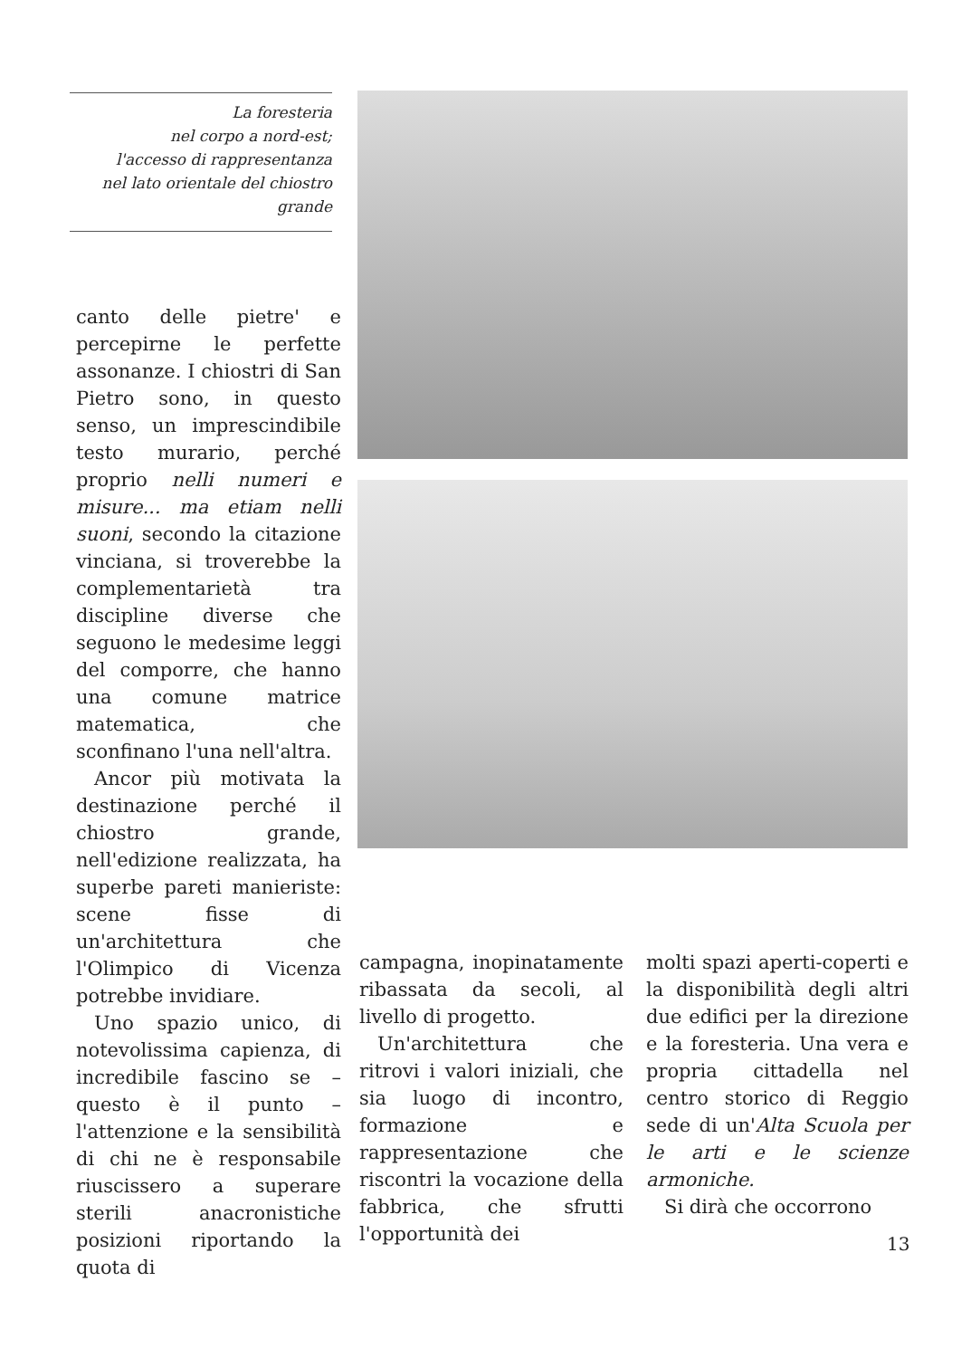La foresteria
nel corpo a nord-est;
l'accesso di rappresentanza
nel lato orientale del chiostro
grande
canto delle pietre' e percepirne le perfette assonanze. I chiostri di San Pietro sono, in questo senso, un imprescindibile testo murario, perché proprio nelli numeri e misure... ma etiam nelli suoni, secondo la citazione vinciana, si troverebbe la complementarietà tra discipline diverse che seguono le medesime leggi del comporre, che hanno una comune matrice matematica, che sconfinano l'una nell'altra.
Ancor più motivata la destinazione perché il chiostro grande, nell'edizione realizzata, ha superbe pareti manieriste: scene fisse di un'architettura che l'Olimpico di Vicenza potrebbe invidiare.
Uno spazio unico, di notevolissima capienza, di incredibile fascino se – questo è il punto – l'attenzione e la sensibilità di chi ne è responsabile riuscissero a superare sterili anacronistiche posizioni riportando la quota di
campagna, inopinatamente ribassata da secoli, al livello di progetto.
Un'architettura che ritrovi i valori iniziali, che sia luogo di incontro, formazione e rappresentazione che riscontri la vocazione della fabbrica, che sfrutti l'opportunità dei
molti spazi aperti-coperti e la disponibilità degli altri due edifici per la direzione e la foresteria. Una vera e propria cittadella nel centro storico di Reggio sede di un'Alta Scuola per le arti e le scienze armoniche.
Si dirà che occorrono
13